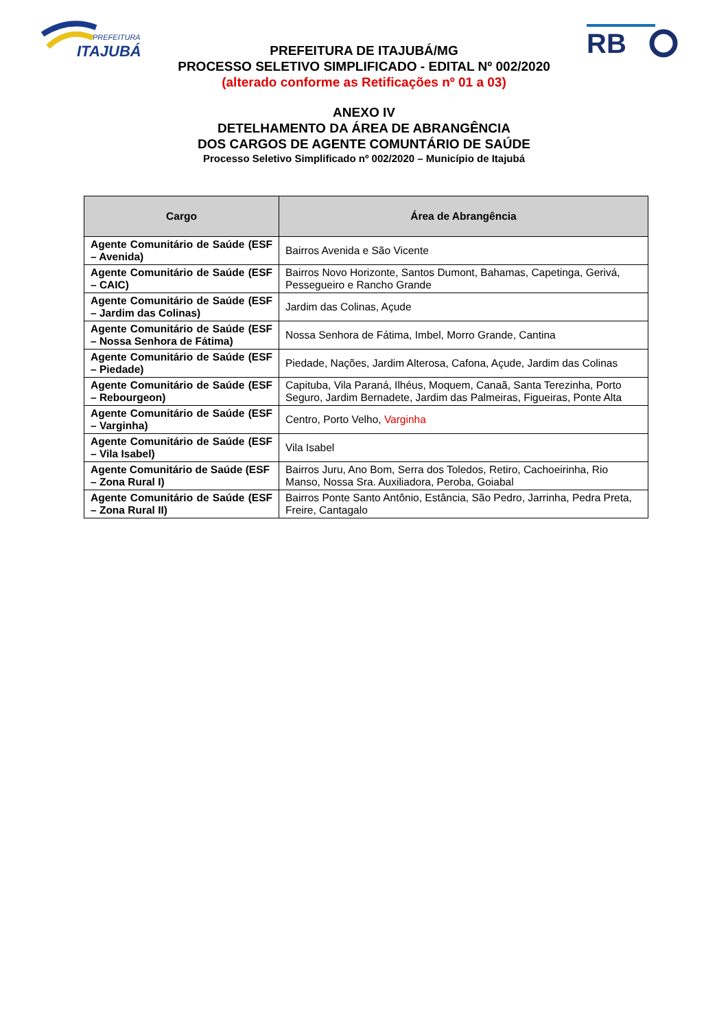PREFEITURA
ITAJUBÁ
RB
PREFEITURA DE ITAJUBÁ/MG
PROCESSO SELETIVO SIMPLIFICADO - EDITAL Nº 002/2020
(alterado conforme as Retificações nº 01 a 03)
ANEXO IV
DETELHAMENTO DA ÁREA DE ABRANGÊNCIA
DOS CARGOS DE AGENTE COMUNTÁRIO DE SAÚDE
Processo Seletivo Simplificado nº 002/2020 – Município de Itajubá
| Cargo | Área de Abrangência |
| --- | --- |
| Agente Comunitário de Saúde (ESF – Avenida) | Bairros Avenida e São Vicente |
| Agente Comunitário de Saúde (ESF – CAIC) | Bairros Novo Horizonte, Santos Dumont, Bahamas, Capetinga, Gerivá, Pessegueiro e Rancho Grande |
| Agente Comunitário de Saúde (ESF – Jardim das Colinas) | Jardim das Colinas, Açude |
| Agente Comunitário de Saúde (ESF – Nossa Senhora de Fátima) | Nossa Senhora de Fátima, Imbel, Morro Grande, Cantina |
| Agente Comunitário de Saúde (ESF – Piedade) | Piedade, Nações, Jardim Alterosa, Cafona, Açude, Jardim das Colinas |
| Agente Comunitário de Saúde (ESF – Rebourgeon) | Capituba, Vila Paraná, Ilhéus, Moquem, Canaã, Santa Terezinha, Porto Seguro, Jardim Bernadete, Jardim das Palmeiras, Figueiras, Ponte Alta |
| Agente Comunitário de Saúde (ESF – Varginha) | Centro, Porto Velho, Varginha |
| Agente Comunitário de Saúde (ESF – Vila Isabel) | Vila Isabel |
| Agente Comunitário de Saúde (ESF – Zona Rural I) | Bairros Juru, Ano Bom, Serra dos Toledos, Retiro, Cachoeirinha, Rio Manso, Nossa Sra. Auxiliadora, Peroba, Goiabal |
| Agente Comunitário de Saúde (ESF – Zona Rural II) | Bairros Ponte Santo Antônio, Estância, São Pedro, Jarrinha, Pedra Preta, Freire, Cantagalo |